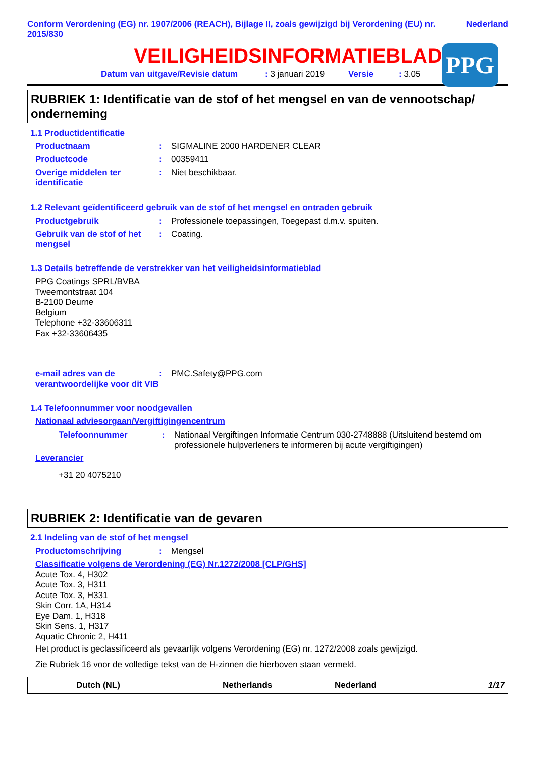Conform Verordening (EG) nr. 1907/2006 (REACH), Bijlage II, zoals gewijzigd bij Verordening (EU) nr. 2015/830 Nederland
VEILIGHEIDSINFORMATIEBLAD
PPG
Datum van uitgave/Revisie datum: 3 januari 2019 Versie: 3.05
RUBRIEK 1: Identificatie van de stof of het mengsel en van de vennootschap/ onderneming
1.1 Productidentificatie
Productnaam: SIGMALINE 2000 HARDENER CLEAR
Productcode: 00359411
Overige middelen ter identificatie: Niet beschikbaar.
1.2 Relevant geïdentificeerd gebruik van de stof of het mengsel en ontraden gebruik
Productgebruik: Professionele toepassingen, Toegepast d.m.v. spuiten.
Gebruik van de stof of het mengsel: Coating.
1.3 Details betreffende de verstrekker van het veiligheidsinformatieblad
PPG Coatings SPRL/BVBA
Tweemontstraat 104
B-2100 Deurne
Belgium
Telephone +32-33606311
Fax +32-33606435
e-mail adres van de verantwoordelijke voor dit VIB: PMC.Safety@PPG.com
1.4 Telefoonnummer voor noodgevallen
Nationaal adviesorgaan/Vergiftigingencentrum
Telefoonnummer: Nationaal Vergiftingen Informatie Centrum 030-2748888 (Uitsluitend bestemd om professionele hulpverleners te informeren bij acute vergiftigingen)
Leverancier
+31 20 4075210
RUBRIEK 2: Identificatie van de gevaren
2.1 Indeling van de stof of het mengsel
Productomschrijving: Mengsel
Classificatie volgens de Verordening (EG) Nr.1272/2008 [CLP/GHS]
Acute Tox. 4, H302
Acute Tox. 3, H311
Acute Tox. 3, H331
Skin Corr. 1A, H314
Eye Dam. 1, H318
Skin Sens. 1, H317
Aquatic Chronic 2, H411
Het product is geclassificeerd als gevaarlijk volgens Verordening (EG) nr. 1272/2008 zoals gewijzigd.
Zie Rubriek 16 voor de volledige tekst van de H-zinnen die hierboven staan vermeld.
Dutch (NL) Netherlands Nederland 1/17